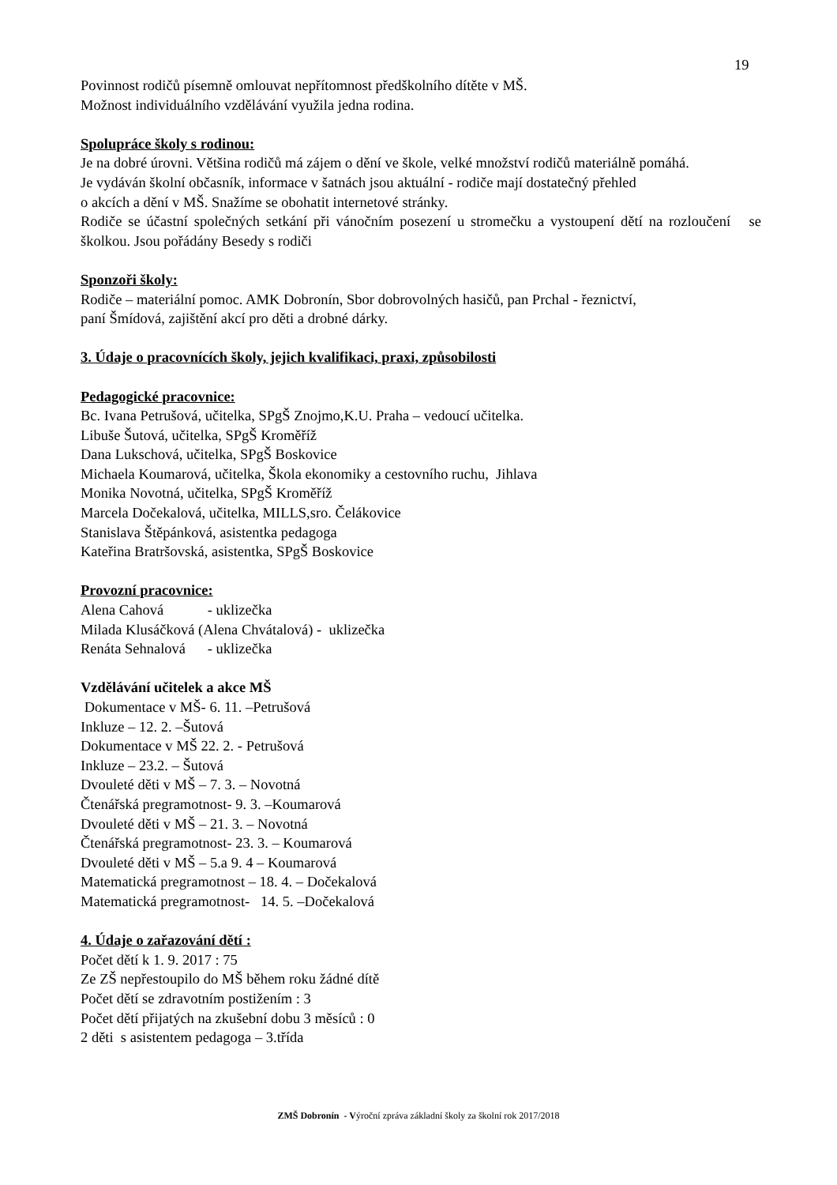19
Povinnost rodičů písemně omlouvat nepřítomnost předškolního dítěte v MŠ.
Možnost individuálního vzdělávání využila jedna rodina.
Spolupráce školy s rodinou:
Je na dobré úrovni. Většina rodičů má zájem o dění ve škole, velké množství rodičů materiálně pomáhá.
Je vydáván školní občasník, informace v šatnách jsou aktuální - rodiče mají dostatečný přehled
o akcích a dění v MŠ. Snažíme se obohatit internetové stránky.
Rodiče se účastní společných setkání při vánočním posezení u stromečku a vystoupení dětí na rozloučení se školkou. Jsou pořádány Besedy s rodiči
Sponzoři školy:
Rodiče – materiální pomoc. AMK Dobronín, Sbor dobrovolných hasičů, pan Prchal - řeznictví,
paní Šmídová, zajištění akcí pro děti a drobné dárky.
3. Údaje o pracovnících školy, jejich kvalifikaci, praxi, způsobilosti
Pedagogické pracovnice:
Bc. Ivana Petrušová, učitelka, SPgŠ Znojmo,K.U. Praha – vedoucí učitelka.
Libuše Šutová, učitelka, SPgŠ Kroměříž
Dana Lukschová, učitelka, SPgŠ Boskovice
Michaela Koumarová, učitelka, Škola ekonomiky a cestovního ruchu, Jihlava
Monika Novotná, učitelka, SPgŠ Kroměříž
Marcela Dočekalová, učitelka, MILLS,sro. Čelákovice
Stanislava Štěpánková, asistentka pedagoga
Kateřina Bratršovská, asistentka, SPgŠ Boskovice
Provozní pracovnice:
Alena Cahová - uklizečka
Milada Klusáčková (Alena Chvátalová) - uklizečka
Renáta Sehnalová - uklizečka
Vzdělávání učitelek a akce MŠ
Dokumentace v MŠ- 6. 11. –Petrušová
Inkluze – 12. 2. –Šutová
Dokumentace v MŠ 22. 2. - Petrušová
Inkluze – 23.2. – Šutová
Dvouleté děti v MŠ – 7. 3. – Novotná
Čtenářská pregramotnost- 9. 3. –Koumarová
Dvouleté děti v MŠ – 21. 3. – Novotná
Čtenářská pregramotnost- 23. 3. – Koumarová
Dvouleté děti v MŠ – 5.a 9. 4 – Koumarová
Matematická pregramotnost – 18. 4. – Dočekalová
Matematická pregramotnost- 14. 5. –Dočekalová
4. Údaje o zařazování dětí :
Počet dětí k 1. 9. 2017 : 75
Ze ZŠ nepřestoupilo do MŠ během roku žádné dítě
Počet dětí se zdravotním postižením : 3
Počet dětí přijatých na zkušební dobu 3 měsíců : 0
2 děti s asistentem pedagoga – 3.třída
ZMŠ Dobronín - Výroční zpráva základní školy za školní rok 2017/2018